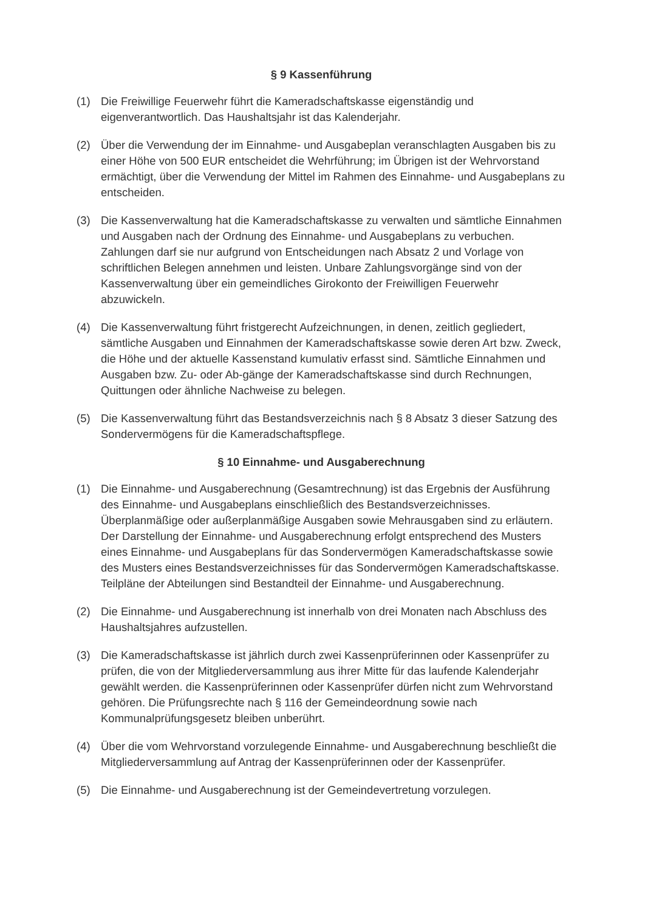§ 9 Kassenführung
(1) Die Freiwillige Feuerwehr führt die Kameradschaftskasse eigenständig und eigenverantwortlich. Das Haushaltsjahr ist das Kalenderjahr.
(2) Über die Verwendung der im Einnahme- und Ausgabeplan veranschlagten Ausgaben bis zu einer Höhe von 500 EUR entscheidet die Wehrführung; im Übrigen ist der Wehrvorstand ermächtigt, über die Verwendung der Mittel im Rahmen des Einnahme- und Ausgabeplans zu entscheiden.
(3) Die Kassenverwaltung hat die Kameradschaftskasse zu verwalten und sämtliche Einnahmen und Ausgaben nach der Ordnung des Einnahme- und Ausgabeplans zu verbuchen. Zahlungen darf sie nur aufgrund von Entscheidungen nach Absatz 2 und Vorlage von schriftlichen Belegen annehmen und leisten. Unbare Zahlungsvorgänge sind von der Kassenverwaltung über ein gemeindliches Girokonto der Freiwilligen Feuerwehr abzuwickeln.
(4) Die Kassenverwaltung führt fristgerecht Aufzeichnungen, in denen, zeitlich gegliedert, sämtliche Ausgaben und Einnahmen der Kameradschaftskasse sowie deren Art bzw. Zweck, die Höhe und der aktuelle Kassenstand kumulativ erfasst sind. Sämtliche Einnahmen und Ausgaben bzw. Zu- oder Ab-gänge der Kameradschaftskasse sind durch Rechnungen, Quittungen oder ähnliche Nachweise zu belegen.
(5) Die Kassenverwaltung führt das Bestandsverzeichnis nach § 8 Absatz 3 dieser Satzung des Sondervermögens für die Kameradschaftspflege.
§ 10 Einnahme- und Ausgaberechnung
(1) Die Einnahme- und Ausgaberechnung (Gesamtrechnung) ist das Ergebnis der Ausführung des Einnahme- und Ausgabeplans einschließlich des Bestandsverzeichnisses. Überplanmäßige oder außerplanmäßige Ausgaben sowie Mehrausgaben sind zu erläutern. Der Darstellung der Einnahme- und Ausgaberechnung erfolgt entsprechend des Musters eines Einnahme- und Ausgabeplans für das Sondervermögen Kameradschaftskasse sowie des Musters eines Bestandsverzeichnisses für das Sondervermögen Kameradschaftskasse. Teilpläne der Abteilungen sind Bestandteil der Einnahme- und Ausgaberechnung.
(2) Die Einnahme- und Ausgaberechnung ist innerhalb von drei Monaten nach Abschluss des Haushaltsjahres aufzustellen.
(3) Die Kameradschaftskasse ist jährlich durch zwei Kassenprüferinnen oder Kassenprüfer zu prüfen, die von der Mitgliederversammlung aus ihrer Mitte für das laufende Kalenderjahr gewählt werden. die Kassenprüferinnen oder Kassenprüfer dürfen nicht zum Wehrvorstand gehören. Die Prüfungsrechte nach § 116 der Gemeindeordnung sowie nach Kommunalprüfungsgesetz bleiben unberührt.
(4) Über die vom Wehrvorstand vorzulegende Einnahme- und Ausgaberechnung beschließt die Mitgliederversammlung auf Antrag der Kassenprüferinnen oder der Kassenprüfer.
(5) Die Einnahme- und Ausgaberechnung ist der Gemeindevertretung vorzulegen.